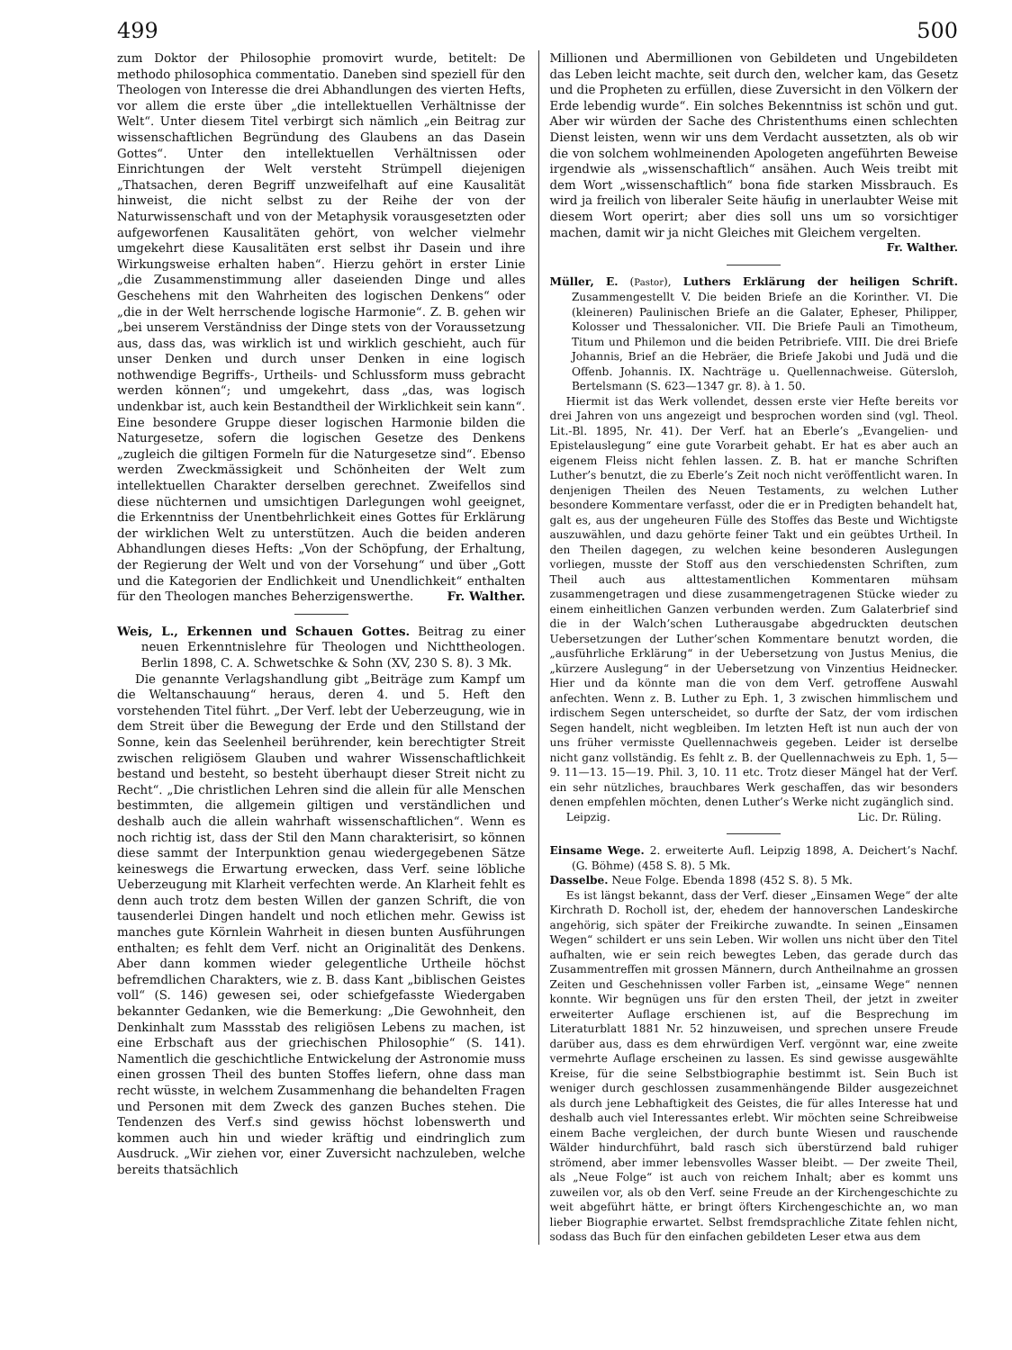499 500
zum Doktor der Philosophie promovirt wurde, betitelt: De methodo philosophica commentatio. Daneben sind speziell für den Theologen von Interesse die drei Abhandlungen des vierten Hefts, vor allem die erste über „die intellektuellen Verhältnisse der Welt“. Unter diesem Titel verbirgt sich nämlich „ein Beitrag zur wissenschaftlichen Begründung des Glaubens an das Dasein Gottes“. Unter den intellektuellen Verhältnissen oder Einrichtungen der Welt versteht Strümpell diejenigen „Thatsachen, deren Begriff unzweifelhaft auf eine Kausalität hinweist, die nicht selbst zu der Reihe der von der Naturwissenschaft und von der Metaphysik vorausgesetzten oder aufgeworfenen Kausalitäten gehört, von welcher vielmehr umgekehrt diese Kausalitäten erst selbst ihr Dasein und ihre Wirkungsweise erhalten haben“. Hierzu gehört in erster Linie „die Zusammenstimmung aller daseienden Dinge und alles Geschehens mit den Wahrheiten des logischen Denkens“ oder „die in der Welt herrschende logische Harmonie“. Z. B. gehen wir „bei unserem Verständniss der Dinge stets von der Voraussetzung aus, dass das, was wirklich ist und wirklich geschieht, auch für unser Denken und durch unser Denken in eine logisch nothwendige Begriffs-, Urtheils- und Schlussform muss gebracht werden können“; und umgekehrt, dass „das, was logisch undenkbar ist, auch kein Bestandtheil der Wirklichkeit sein kann“. Eine besondere Gruppe dieser logischen Harmonie bilden die Naturgesetze, sofern die logischen Gesetze des Denkens „zugleich die giltigen Formeln für die Naturgesetze sind“. Ebenso werden Zweckmässigkeit und Schönheiten der Welt zum intellektuellen Charakter derselben gerechnet. Zweifellos sind diese nüchternen und umsichtigen Darlegungen wohl geeignet, die Erkenntniss der Unentbehrlichkeit eines Gottes für Erklärung der wirklichen Welt zu unterstützen. Auch die beiden anderen Abhandlungen dieses Hefts: „Von der Schöpfung, der Erhaltung, der Regierung der Welt und von der Vorsehung“ und über „Gott und die Kategorien der Endlichkeit und Unendlichkeit“ enthalten für den Theologen manches Beherzigenswerthe. Fr. Walther.
Weis, L., Erkennen und Schauen Gottes. Beitrag zu einer neuen Erkenntnislehre für Theologen und Nichttheologen. Berlin 1898, C. A. Schwetschke & Sohn (XV, 230 S. 8). 3 Mk.
Die genannte Verlagshandlung gibt „Beiträge zum Kampf um die Weltanschauung“ heraus, deren 4. und 5. Heft den vorstehenden Titel führt. „Der Verf. lebt der Ueberzeugung, wie in dem Streit über die Bewegung der Erde und den Stillstand der Sonne, kein das Seelenheil berührender, kein berechtigter Streit zwischen religiösem Glauben und wahrer Wissenschaftlichkeit bestand und besteht, so besteht überhaupt dieser Streit nicht zu Recht“. „Die christlichen Lehren sind die allein für alle Menschen bestimmten, die allgemein giltigen und verständlichen und deshalb auch die allein wahrhaft wissenschaftlichen“. Wenn es noch richtig ist, dass der Stil den Mann charakterisirt, so können diese sammt der Interpunktion genau wiedergegebenen Sätze keineswegs die Erwartung erwecken, dass Verf. seine löbliche Ueberzeugung mit Klarheit verfechten werde. An Klarheit fehlt es denn auch trotz dem besten Willen der ganzen Schrift, die von tausenderlei Dingen handelt und noch etlichen mehr. Gewiss ist manches gute Körnlein Wahrheit in diesen bunten Ausführungen enthalten; es fehlt dem Verf. nicht an Originalität des Denkens. Aber dann kommen wieder gelegentliche Urtheile höchst befremdlichen Charakters, wie z. B. dass Kant „biblischen Geistes voll“ (S. 146) gewesen sei, oder schiefgefasste Wiedergaben bekannter Gedanken, wie die Bemerkung: „Die Gewohnheit, den Denkinhalt zum Massstab des religiösen Lebens zu machen, ist eine Erbschaft aus der griechischen Philosophie“ (S. 141). Namentlich die geschichtliche Entwickelung der Astronomie muss einen grossen Theil des bunten Stoffes liefern, ohne dass man recht wüsste, in welchem Zusammenhang die behandelten Fragen und Personen mit dem Zweck des ganzen Buches stehen. Die Tendenzen des Verf.s sind gewiss höchst lobenswerth und kommen auch hin und wieder kräftig und eindringlich zum Ausdruck. „Wir ziehen vor, einer Zuversicht nachzuleben, welche bereits thatsächlich
Millionen und Abermillionen von Gebildeten und Ungebildeten das Leben leicht machte, seit durch den, welcher kam, das Gesetz und die Propheten zu erfüllen, diese Zuversicht in den Völkern der Erde lebendig wurde“. Ein solches Bekenntniss ist schön und gut. Aber wir würden der Sache des Christenthums einen schlechten Dienst leisten, wenn wir uns dem Verdacht aussetzten, als ob wir die von solchem wohlmeinenden Apologeten angeführten Beweise irgendwie als „wissenschaftlich“ ansähen. Auch Weis treibt mit dem Wort „wissenschaftlich“ bona fide starken Missbrauch. Es wird ja freilich von liberaler Seite häufig in unerlaubter Weise mit diesem Wort operirt; aber dies soll uns um so vorsichtiger machen, damit wir ja nicht Gleiches mit Gleichem vergelten.
Fr. Walther.
Müller, E. (Pastor), Luthers Erklärung der heiligen Schrift. Zusammengestellt V. Die beiden Briefe an die Korinther. VI. Die (kleineren) Paulinischen Briefe an die Galater, Epheser, Philipper, Kolosser und Thessalonicher. VII. Die Briefe Pauli an Timotheum, Titum und Philemon und die beiden Petribriefe. VIII. Die drei Briefe Johannis, Brief an die Hebräer, die Briefe Jakobi und Judä und die Offenb. Johannis. IX. Nachträge u. Quellennachweise. Gütersloh, Bertelsmann (S. 623—1347 gr. 8). à 1. 50.
Hiermit ist das Werk vollendet, dessen erste vier Hefte bereits vor drei Jahren von uns angezeigt und besprochen worden sind (vgl. Theol. Lit.-Bl. 1895, Nr. 41). Der Verf. hat an Eberle’s „Evangelien- und Epistelauslegung“ eine gute Vorarbeit gehabt. Er hat es aber auch an eigenem Fleiss nicht fehlen lassen. Z. B. hat er manche Schriften Luther’s benutzt, die zu Eberle’s Zeit noch nicht veröffentlicht waren. In denjenigen Theilen des Neuen Testaments, zu welchen Luther besondere Kommentare verfasst, oder die er in Predigten behandelt hat, galt es, aus der ungeheuren Fülle des Stoffes das Beste und Wichtigste auszuwählen, und dazu gehörte feiner Takt und ein geübtes Urtheil. In den Theilen dagegen, zu welchen keine besonderen Auslegungen vorliegen, musste der Stoff aus den verschiedensten Schriften, zum Theil auch aus alttestamentlichen Kommentaren mühsam zusammengetragen und diese zusammengetragenen Stücke wieder zu einem einheitlichen Ganzen verbunden werden. Zum Galaterbrief sind die in der Walch’schen Lutherausgabe abgedruckten deutschen Uebersetzungen der Luther’schen Kommentare benutzt worden, die „ausführliche Erklärung“ in der Uebersetzung von Justus Menius, die „kürzere Auslegung“ in der Uebersetzung von Vinzentius Heidnecker. Hier und da könnte man die von dem Verf. getroffene Auswahl anfechten. Wenn z. B. Luther zu Eph. 1, 3 zwischen himmlischem und irdischem Segen unterscheidet, so durfte der Satz, der vom irdischen Segen handelt, nicht wegbleiben. Im letzten Heft ist nun auch der von uns früher vermisste Quellennachweis gegeben. Leider ist derselbe nicht ganz vollständig. Es fehlt z. B. der Quellennachweis zu Eph. 1, 5—9. 11—13. 15—19. Phil. 3, 10. 11 etc. Trotz dieser Mängel hat der Verf. ein sehr nützliches, brauchbares Werk geschaffen, das wir besonders denen empfehlen möchten, denen Luther’s Werke nicht zugänglich sind.
Leipzig. Lic. Dr. Rüling.
Einsame Wege. 2. erweiterte Aufl. Leipzig 1898, A. Deichert’s Nachf. (G. Böhme) (458 S. 8). 5 Mk.
Dasselbe. Neue Folge. Ebenda 1898 (452 S. 8). 5 Mk.
Es ist längst bekannt, dass der Verf. dieser „Einsamen Wege“ der alte Kirchrath D. Rocholl ist, der, ehedem der hannoverschen Landeskirche angehörig, sich später der Freikirche zuwandte. In seinen „Einsamen Wegen“ schildert er uns sein Leben. Wir wollen uns nicht über den Titel aufhalten, wie er sein reich bewegtes Leben, das gerade durch das Zusammentreffen mit grossen Männern, durch Antheilnahme an grossen Zeiten und Geschehnissen voller Farben ist, „einsame Wege“ nennen konnte. Wir begnügen uns für den ersten Theil, der jetzt in zweiter erweiterter Auflage erschienen ist, auf die Besprechung im Literaturblatt 1881 Nr. 52 hinzuweisen, und sprechen unsere Freude darüber aus, dass es dem ehrwürdigen Verf. vergönnt war, eine zweite vermehrte Auflage erscheinen zu lassen. Es sind gewisse ausgewählte Kreise, für die seine Selbstbiographie bestimmt ist. Sein Buch ist weniger durch geschlossen zusammenhängende Bilder ausgezeichnet als durch jene Lebhaftigkeit des Geistes, die für alles Interesse hat und deshalb auch viel Interessantes erlebt. Wir möchten seine Schreibweise einem Bache vergleichen, der durch bunte Wiesen und rauschende Wälder hindurchführt, bald rasch sich überstürzend bald ruhiger strömend, aber immer lebensvolles Wasser bleibt. — Der zweite Theil, als „Neue Folge“ ist auch von reichem Inhalt; aber es kommt uns zuweilen vor, als ob den Verf. seine Freude an der Kirchengeschichte zu weit abgeführt hätte, er bringt öfters Kirchengeschichte an, wo man lieber Biographie erwartet. Selbst fremdsprachliche Zitate fehlen nicht, sodass das Buch für den einfachen gebildeten Leser etwa aus dem